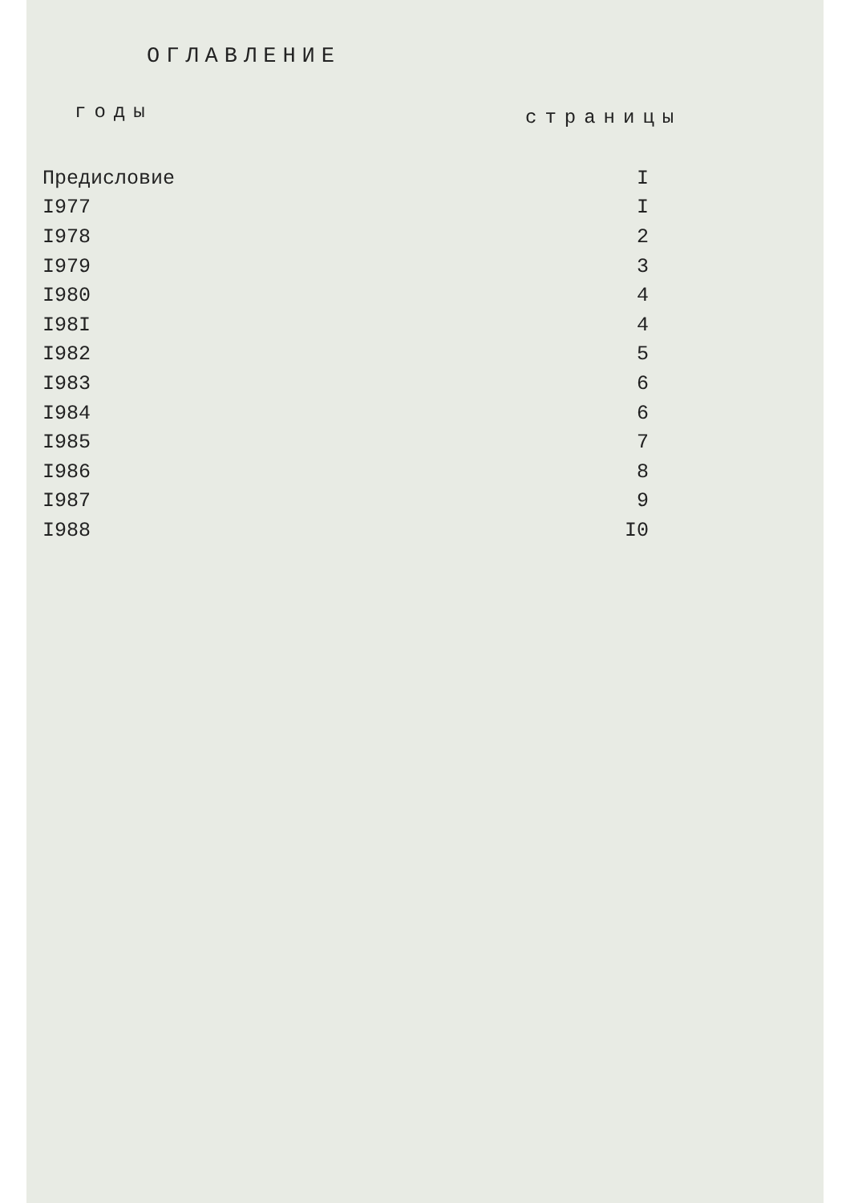ОГЛАВЛЕНИЕ
| годы | страницы |
| --- | --- |
| Предисловие | I |
| I977 | I |
| I978 | 2 |
| I979 | 3 |
| I980 | 4 |
| I98I | 4 |
| I982 | 5 |
| I983 | 6 |
| I984 | 6 |
| I985 | 7 |
| I986 | 8 |
| I987 | 9 |
| I988 | I0 |